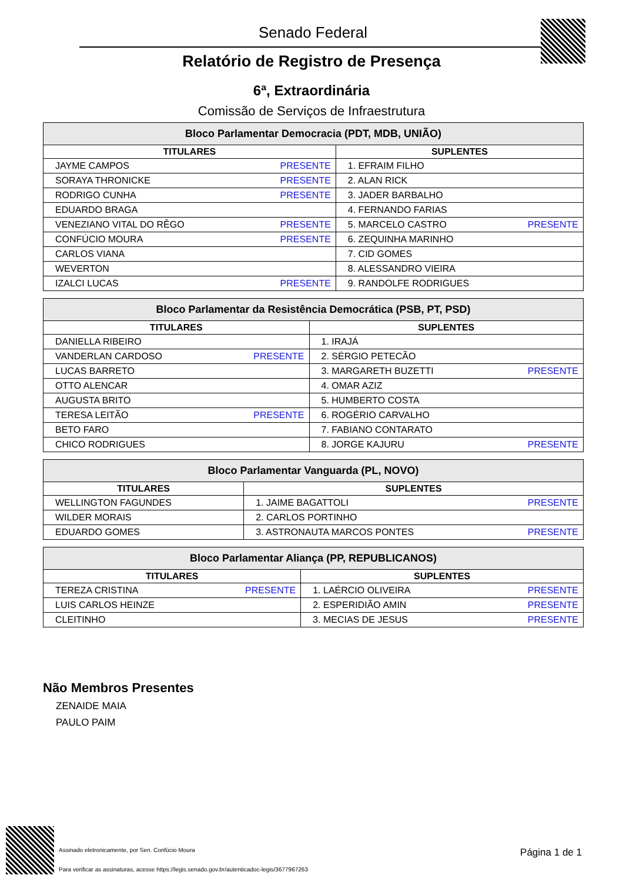Senado Federal
Relatório de Registro de Presença
6ª, Extraordinária
Comissão de Serviços de Infraestrutura
| Bloco Parlamentar Democracia (PDT, MDB, UNIÃO) | |
| --- | --- |
| TITULARES | SUPLENTES |
| JAYME CAMPOS PRESENTE | 1. EFRAIM FILHO |
| SORAYA THRONICKE PRESENTE | 2. ALAN RICK |
| RODRIGO CUNHA PRESENTE | 3. JADER BARBALHO |
| EDUARDO BRAGA | 4. FERNANDO FARIAS |
| VENEZIANO VITAL DO RÊGO PRESENTE | 5. MARCELO CASTRO PRESENTE |
| CONFÚCIO MOURA PRESENTE | 6. ZEQUINHA MARINHO |
| CARLOS VIANA | 7. CID GOMES |
| WEVERTON | 8. ALESSANDRO VIEIRA |
| IZALCI LUCAS PRESENTE | 9. RANDOLFE RODRIGUES |
| Bloco Parlamentar da Resistência Democrática (PSB, PT, PSD) | |
| --- | --- |
| TITULARES | SUPLENTES |
| DANIELLA RIBEIRO | 1. IRAJÁ |
| VANDERLAN CARDOSO PRESENTE | 2. SÉRGIO PETECÃO |
| LUCAS BARRETO | 3. MARGARETH BUZETTI PRESENTE |
| OTTO ALENCAR | 4. OMAR AZIZ |
| AUGUSTA BRITO | 5. HUMBERTO COSTA |
| TERESA LEITÃO PRESENTE | 6. ROGÉRIO CARVALHO |
| BETO FARO | 7. FABIANO CONTARATO |
| CHICO RODRIGUES | 8. JORGE KAJURU PRESENTE |
| Bloco Parlamentar Vanguarda (PL, NOVO) | |
| --- | --- |
| TITULARES | SUPLENTES |
| WELLINGTON FAGUNDES | 1. JAIME BAGATTOLI PRESENTE |
| WILDER MORAIS | 2. CARLOS PORTINHO |
| EDUARDO GOMES | 3. ASTRONAUTA MARCOS PONTES PRESENTE |
| Bloco Parlamentar Aliança (PP, REPUBLICANOS) | |
| --- | --- |
| TITULARES | SUPLENTES |
| TEREZA CRISTINA PRESENTE | 1. LAÉRCIO OLIVEIRA PRESENTE |
| LUIS CARLOS HEINZE | 2. ESPERIDIÃO AMIN PRESENTE |
| CLEITINHO | 3. MECIAS DE JESUS PRESENTE |
Não Membros Presentes
ZENAIDE MAIA
PAULO PAIM
Assinado eletronicamente, por Sen. Confúcio Moura
Para verificar as assinaturas, acesse https://legis.senado.gov.br/autenticadoc-legis/3677967263
Página 1 de 1